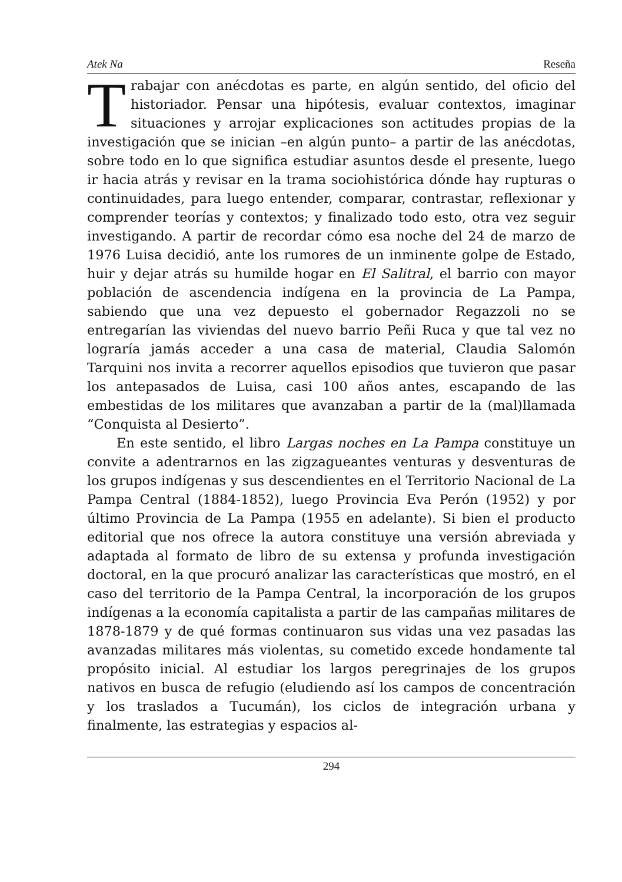Atek Na Reseña
Trabajar con anécdotas es parte, en algún sentido, del oficio del historiador. Pensar una hipótesis, evaluar contextos, imaginar situaciones y arrojar explicaciones son actitudes propias de la investigación que se inician –en algún punto– a partir de las anécdotas, sobre todo en lo que significa estudiar asuntos desde el presente, luego ir hacia atrás y revisar en la trama sociohistórica dónde hay rupturas o continuidades, para luego entender, comparar, contrastar, reflexionar y comprender teorías y contextos; y finalizado todo esto, otra vez seguir investigando. A partir de recordar cómo esa noche del 24 de marzo de 1976 Luisa decidió, ante los rumores de un inminente golpe de Estado, huir y dejar atrás su humilde hogar en El Salitral, el barrio con mayor población de ascendencia indígena en la provincia de La Pampa, sabiendo que una vez depuesto el gobernador Regazzoli no se entregarían las viviendas del nuevo barrio Peñi Ruca y que tal vez no lograría jamás acceder a una casa de material, Claudia Salomón Tarquini nos invita a recorrer aquellos episodios que tuvieron que pasar los antepasados de Luisa, casi 100 años antes, escapando de las embestidas de los militares que avanzaban a partir de la (mal)llamada “Conquista al Desierto”.
En este sentido, el libro Largas noches en La Pampa constituye un convite a adentrarnos en las zigzagueantes venturas y desventuras de los grupos indígenas y sus descendientes en el Territorio Nacional de La Pampa Central (1884-1852), luego Provincia Eva Perón (1952) y por último Provincia de La Pampa (1955 en adelante). Si bien el producto editorial que nos ofrece la autora constituye una versión abreviada y adaptada al formato de libro de su extensa y profunda investigación doctoral, en la que procuró analizar las características que mostró, en el caso del territorio de la Pampa Central, la incorporación de los grupos indígenas a la economía capitalista a partir de las campañas militares de 1878-1879 y de qué formas continuaron sus vidas una vez pasadas las avanzadas militares más violentas, su cometido excede hondamente tal propósito inicial. Al estudiar los largos peregrinajes de los grupos nativos en busca de refugio (eludiendo así los campos de concentración y los traslados a Tucumán), los ciclos de integración urbana y finalmente, las estrategias y espacios al-
294